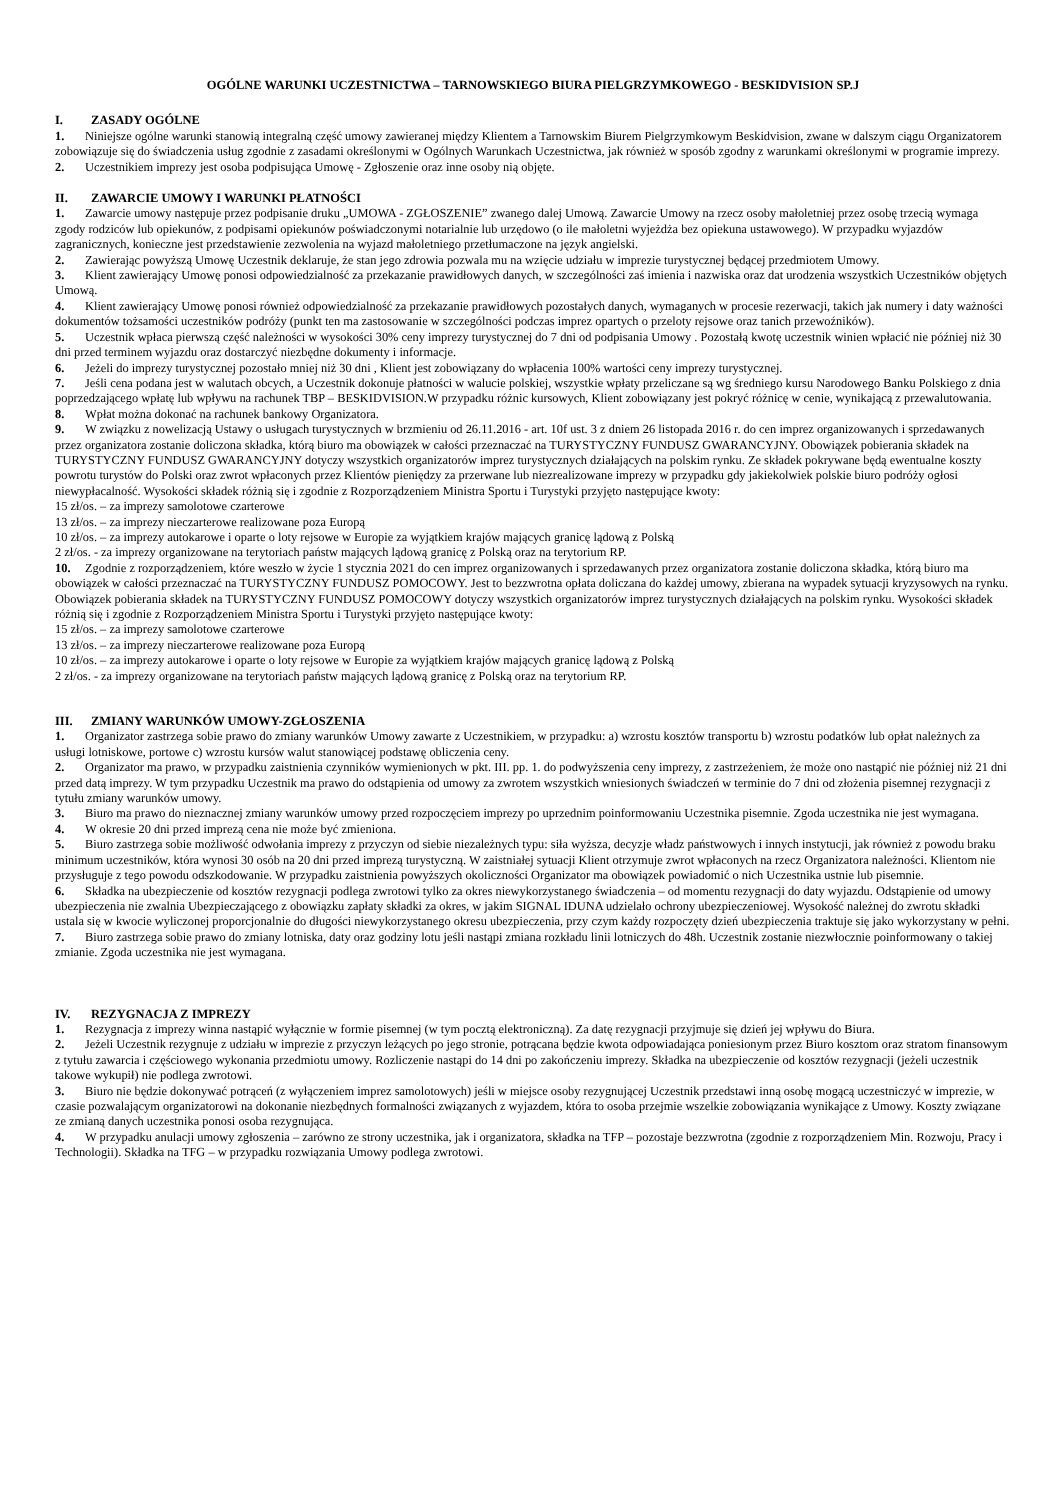OGÓLNE WARUNKI UCZESTNICTWA – TARNOWSKIEGO BIURA PIELGRZYMKOWEGO - BESKIDVISION SP.J
I. ZASADY OGÓLNE
1. Niniejsze ogólne warunki stanowią integralną część umowy zawieranej między Klientem a Tarnowskim Biurem Pielgrzymkowym Beskidvision, zwane w dalszym ciągu Organizatorem zobowiązuje się do świadczenia usług zgodnie z zasadami określonymi w Ogólnych Warunkach Uczestnictwa, jak również w sposób zgodny z warunkami określonymi w programie imprezy.
2. Uczestnikiem imprezy jest osoba podpisująca Umowę - Zgłoszenie oraz inne osoby nią objęte.
II. ZAWARCIE UMOWY I WARUNKI PŁATNOŚCI
1. Zawarcie umowy następuje przez podpisanie druku „UMOWA - ZGŁOSZENIE” zwanego dalej Umową. Zawarcie Umowy na rzecz osoby małoletniej przez osobę trzecią wymaga zgody rodziców lub opiekunów, z podpisami opiekunów poświadczonymi notarialnie lub urzędowo (o ile małoletni wyjeżdża bez opiekuna ustawowego). W przypadku wyjazdów zagranicznych, konieczne jest przedstawienie zezwolenia na wyjazd małoletniego przetłumaczone na język angielski.
2. Zawierając powyższą Umowę Uczestnik deklaruje, że stan jego zdrowia pozwala mu na wzięcie udziału w imprezie turystycznej będącej przedmiotem Umowy.
3. Klient zawierający Umowę ponosi odpowiedzialność za przekazanie prawidłowych danych, w szczególności zaś imienia i nazwiska oraz dat urodzenia wszystkich Uczestników objętych Umową.
4. Klient zawierający Umowę ponosi również odpowiedzialność za przekazanie prawidłowych pozostałych danych, wymaganych w procesie rezerwacji, takich jak numery i daty ważności dokumentów tożsamości uczestników podróży (punkt ten ma zastosowanie w szczególności podczas imprez opartych o przeloty rejsowe oraz tanich przewoźników).
5. Uczestnik wpłaca pierwszą część należności w wysokości 30% ceny imprezy turystycznej do 7 dni od podpisania Umowy . Pozostałą kwotę uczestnik winien wpłacić nie później niż 30 dni przed terminem wyjazdu oraz dostarczyć niezbędne dokumenty i informacje.
6. Jeżeli do imprezy turystycznej pozostało mniej niż 30 dni , Klient jest zobowiązany do wpłacenia 100% wartości ceny imprezy turystycznej.
7. Jeśli cena podana jest w walutach obcych, a Uczestnik dokonuje płatności w walucie polskiej, wszystkie wpłaty przeliczane są wg średniego kursu Narodowego Banku Polskiego z dnia poprzedzającego wpłatę lub wpływu na rachunek TBP – BESKIDVISION.W przypadku różnic kursowych, Klient zobowiązany jest pokryć różnicę w cenie, wynikającą z przewalutowania.
8. Wpłat można dokonać na rachunek bankowy Organizatora.
9. W związku z nowelizacją Ustawy o usługach turystycznych w brzmieniu od 26.11.2016 - art. 10f ust. 3 z dniem 26 listopada 2016 r. do cen imprez organizowanych i sprzedawanych przez organizatora zostanie doliczona składka, którą biuro ma obowiązek w całości przeznaczać na TURYSTYCZNY FUNDUSZ GWARANCYJNY. Obowiązek pobierania składek na TURYSTYCZNY FUNDUSZ GWARANCYJNY dotyczy wszystkich organizatorów imprez turystycznych działających na polskim rynku. Ze składek pokrywane będą ewentualne koszty powrotu turystów do Polski oraz zwrot wpłaconych przez Klientów pieniędzy za przerwane lub niezrealizowane imprezy w przypadku gdy jakiekolwiek polskie biuro podróży ogłosi niewypłacalność. Wysokości składek różnią się i zgodnie z Rozporządzeniem Ministra Sportu i Turystyki przyjęto następujące kwoty:
15 zł/os. – za imprezy samolotowe czarterowe
13 zł/os. – za imprezy nieczarterowe realizowane poza Europą
10 zł/os. – za imprezy autokarowe i oparte o loty rejsowe w Europie za wyjątkiem krajów mających granicę lądową z Polską
2 zł/os. - za imprezy organizowane na terytoriach państw mających lądową granicę z Polską oraz na terytorium RP.
10. Zgodnie z rozporządzeniem, które weszło w życie 1 stycznia 2021 do cen imprez organizowanych i sprzedawanych przez organizatora zostanie doliczona składka, którą biuro ma obowiązek w całości przeznaczać na TURYSTYCZNY FUNDUSZ POMOCOWY. Jest to bezzwrotna opłata doliczana do każdej umowy, zbierana na wypadek sytuacji kryzysowych na rynku. Obowiązek pobierania składek na TURYSTYCZNY FUNDUSZ POMOCOWY dotyczy wszystkich organizatorów imprez turystycznych działających na polskim rynku. Wysokości składek różnią się i zgodnie z Rozporządzeniem Ministra Sportu i Turystyki przyjęto następujące kwoty:
15 zł/os. – za imprezy samolotowe czarterowe
13 zł/os. – za imprezy nieczarterowe realizowane poza Europą
10 zł/os. – za imprezy autokarowe i oparte o loty rejsowe w Europie za wyjątkiem krajów mających granicę lądową z Polską
2 zł/os. - za imprezy organizowane na terytoriach państw mających lądową granicę z Polską oraz na terytorium RP.
III. ZMIANY WARUNKÓW UMOWY-ZGŁOSZENIA
1. Organizator zastrzega sobie prawo do zmiany warunków Umowy zawarte z Uczestnikiem, w przypadku: a) wzrostu kosztów transportu b) wzrostu podatków lub opłat należnych za usługi lotniskowe, portowe c) wzrostu kursów walut stanowiącej podstawę obliczenia ceny.
2. Organizator ma prawo, w przypadku zaistnienia czynników wymienionych w pkt. III. pp. 1. do podwyższenia ceny imprezy, z zastrzeżeniem, że może ono nastąpić nie później niż 21 dni przed datą imprezy. W tym przypadku Uczestnik ma prawo do odstąpienia od umowy za zwrotem wszystkich wniesionych świadczeń w terminie do 7 dni od złożenia pisemnej rezygnacji z tytułu zmiany warunków umowy.
3. Biuro ma prawo do nieznacznej zmiany warunków umowy przed rozpoczęciem imprezy po uprzednim poinformowaniu Uczestnika pisemnie. Zgoda uczestnika nie jest wymagana.
4. W okresie 20 dni przed imprezą cena nie może być zmieniona.
5. Biuro zastrzega sobie możliwość odwołania imprezy z przyczyn od siebie niezależnych typu: siła wyższa, decyzje władz państwowych i innych instytucji, jak również z powodu braku minimum uczestników, która wynosi 30 osób na 20 dni przed imprezą turystyczną. W zaistniałej sytuacji Klient otrzymuje zwrot wpłaconych na rzecz Organizatora należności. Klientom nie przysługuje z tego powodu odszkodowanie. W przypadku zaistnienia powyższych okoliczności Organizator ma obowiązek powiadomić o nich Uczestnika ustnie lub pisemnie.
6. Składka na ubezpieczenie od kosztów rezygnacji podlega zwrotowi tylko za okres niewykorzystanego świadczenia – od momentu rezygnacji do daty wyjazdu. Odstąpienie od umowy ubezpieczenia nie zwalnia Ubezpieczającego z obowiązku zapłaty składki za okres, w jakim SIGNAL IDUNA udzielało ochrony ubezpieczeniowej. Wysokość należnej do zwrotu składki ustala się w kwocie wyliczonej proporcjonalnie do długości niewykorzystanego okresu ubezpieczenia, przy czym każdy rozpoczęty dzień ubezpieczenia traktuje się jako wykorzystany w pełni.
7. Biuro zastrzega sobie prawo do zmiany lotniska, daty oraz godziny lotu jeśli nastąpi zmiana rozkładu linii lotniczych do 48h. Uczestnik zostanie niezwłocznie poinformowany o takiej zmianie. Zgoda uczestnika nie jest wymagana.
IV. REZYGNACJA Z IMPREZY
1. Rezygnacja z imprezy winna nastąpić wyłącznie w formie pisemnej (w tym pocztą elektroniczną). Za datę rezygnacji przyjmuje się dzień jej wpływu do Biura.
2. Jeżeli Uczestnik rezygnuje z udziału w imprezie z przyczyn leżących po jego stronie, potrącana będzie kwota odpowiadająca poniesionym przez Biuro kosztom oraz stratom finansowym z tytułu zawarcia i częściowego wykonania przedmiotu umowy. Rozliczenie nastąpi do 14 dni po zakończeniu imprezy. Składka na ubezpieczenie od kosztów rezygnacji (jeżeli uczestnik takowe wykupił) nie podlega zwrotowi.
3. Biuro nie będzie dokonywać potrąceń (z wyłączeniem imprez samolotowych) jeśli w miejsce osoby rezygnującej Uczestnik przedstawi inną osobę mogącą uczestniczyć w imprezie, w czasie pozwalającym organizatorowi na dokonanie niezbędnych formalności związanych z wyjazdem, która to osoba przejmie wszelkie zobowiązania wynikające z Umowy. Koszty związane ze zmianą danych uczestnika ponosi osoba rezygnująca.
4. W przypadku anulacji umowy zgłoszenia – zarówno ze strony uczestnika, jak i organizatora, składka na TFP – pozostaje bezzwrotna (zgodnie z rozporządzeniem Min. Rozwoju, Pracy i Technologii). Składka na TFG – w przypadku rozwiązania Umowy podlega zwrotowi.